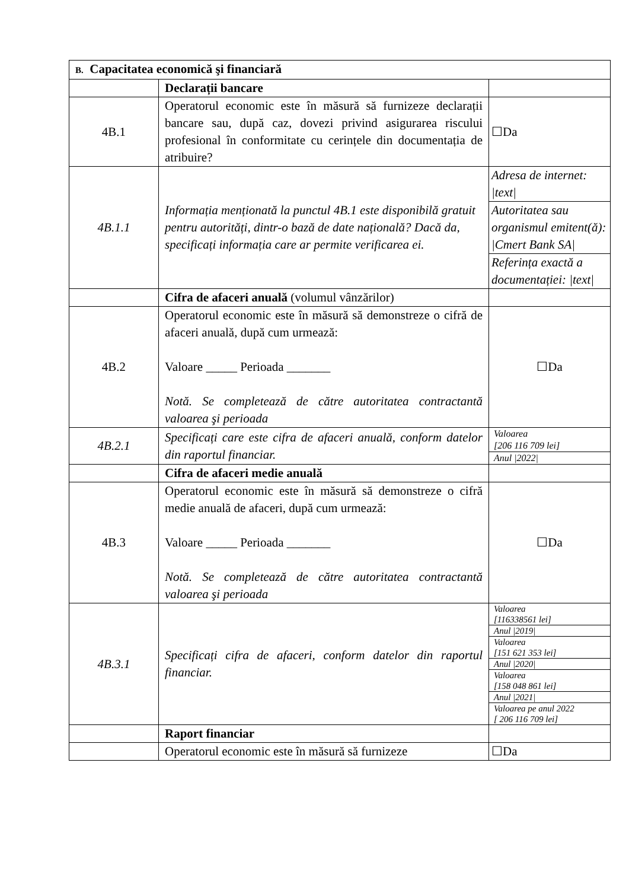| B. Capacitatea economică şi financiară | | |
| | Declarații bancare | |
| 4B.1 | Operatorul economic este în măsură să furnizeze declarații bancare sau, după caz, dovezi privind asigurarea riscului profesional în conformitate cu cerințele din documentația de atribuire? | ☐Da |
| 4B.1.1 | Informația menționată la punctul 4B.1 este disponibilă gratuit pentru autorități, dintr-o bază de date națională? Dacă da, specificați informația care ar permite verificarea ei. | Adresa de internet: /text/ |
| | | Autoritatea sau organismul emitent(ă): /Cmert Bank SA/ |
| | | Referința exactă a documentației: /text/ |
| | Cifra de afaceri anuală (volumul vânzărilor) | |
| 4B.2 | Operatorul economic este în măsură să demonstreze o cifră de afaceri anuală, după cum urmează: Valoare _____ Perioada _______ Notă. Se completează de către autoritatea contractantă valoarea şi perioada | ☐Da |
| 4B.2.1 | Specificați care este cifra de afaceri anuală, conform datelor din raportul financiar. | Valoarea [206 116 709 lei] |
| | | Anul /2022/ |
| | Cifra de afaceri medie anuală | |
| 4B.3 | Operatorul economic este în măsură să demonstreze o cifră medie anuală de afaceri, după cum urmează: Valoare _____ Perioada _______ Notă. Se completează de către autoritatea contractantă valoarea şi perioada | ☐Da |
| 4B.3.1 | Specificați cifra de afaceri, conform datelor din raportul financiar. | Valoarea [116338561 lei] |
| | | Anul /2019/ |
| | | Valoarea [151 621 353 lei] |
| | | Anul /2020/ |
| | | Valoarea [158 048 861 lei] |
| | | Anul /2021/ |
| | | Valoarea pe anul 2022 [ 206 116 709 lei] |
| | Raport financiar | |
| | Operatorul economic este în măsură să furnizeze | ☐Da |